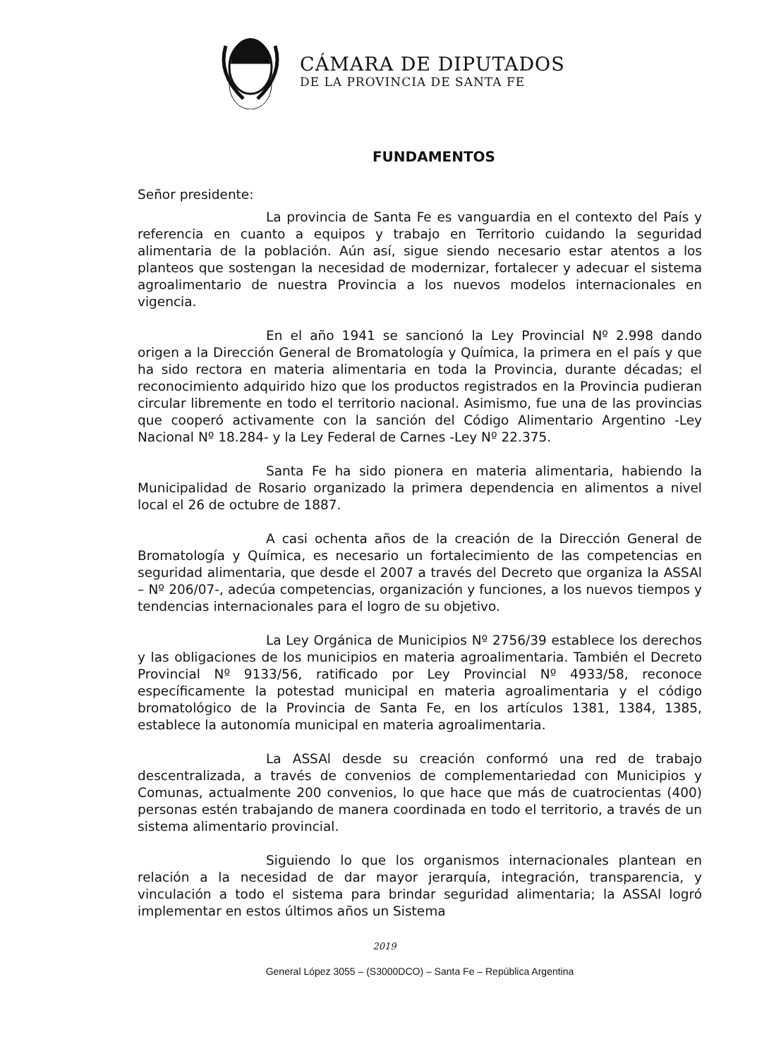CÁMARA DE DIPUTADOS
DE LA PROVINCIA DE SANTA FE
FUNDAMENTOS
Señor presidente:
La provincia de Santa Fe es vanguardia en el contexto del País y referencia en cuanto a equipos y trabajo en Territorio cuidando la seguridad alimentaria de la población. Aún así, sigue siendo necesario estar atentos a los planteos que sostengan la necesidad de modernizar, fortalecer y adecuar el sistema agroalimentario de nuestra Provincia a los nuevos modelos internacionales en vigencia.
En el año 1941 se sancionó la Ley Provincial Nº 2.998 dando origen a la Dirección General de Bromatología y Química, la primera en el país y que ha sido rectora en materia alimentaria en toda la Provincia, durante décadas; el reconocimiento adquirido hizo que los productos registrados en la Provincia pudieran circular libremente en todo el territorio nacional. Asimismo, fue una de las provincias que cooperó activamente con la sanción del Código Alimentario Argentino -Ley Nacional Nº 18.284- y la Ley Federal de Carnes -Ley Nº 22.375.
Santa Fe ha sido pionera en materia alimentaria, habiendo la Municipalidad de Rosario organizado la primera dependencia en alimentos a nivel local el 26 de octubre de 1887.
A casi ochenta años de la creación de la Dirección General de Bromatología y Química, es necesario un fortalecimiento de las competencias en seguridad alimentaria, que desde el 2007 a través del Decreto que organiza la ASSAl – Nº 206/07-, adecúa competencias, organización y funciones, a los nuevos tiempos y tendencias internacionales para el logro de su objetivo.
La Ley Orgánica de Municipios Nº 2756/39 establece los derechos y las obligaciones de los municipios en materia agroalimentaria. También el Decreto Provincial Nº 9133/56, ratificado por Ley Provincial Nº 4933/58, reconoce específicamente la potestad municipal en materia agroalimentaria y el código bromatológico de la Provincia de Santa Fe, en los artículos 1381, 1384, 1385, establece la autonomía municipal en materia agroalimentaria.
La ASSAl desde su creación conformó una red de trabajo descentralizada, a través de convenios de complementariedad con Municipios y Comunas, actualmente 200 convenios, lo que hace que más de cuatrocientas (400) personas estén trabajando de manera coordinada en todo el territorio, a través de un sistema alimentario provincial.
Siguiendo lo que los organismos internacionales plantean en relación a la necesidad de dar mayor jerarquía, integración, transparencia, y vinculación a todo el sistema para brindar seguridad alimentaria; la ASSAl logró implementar en estos últimos años un Sistema
2019
General López 3055 – (S3000DCO) – Santa Fe – República Argentina